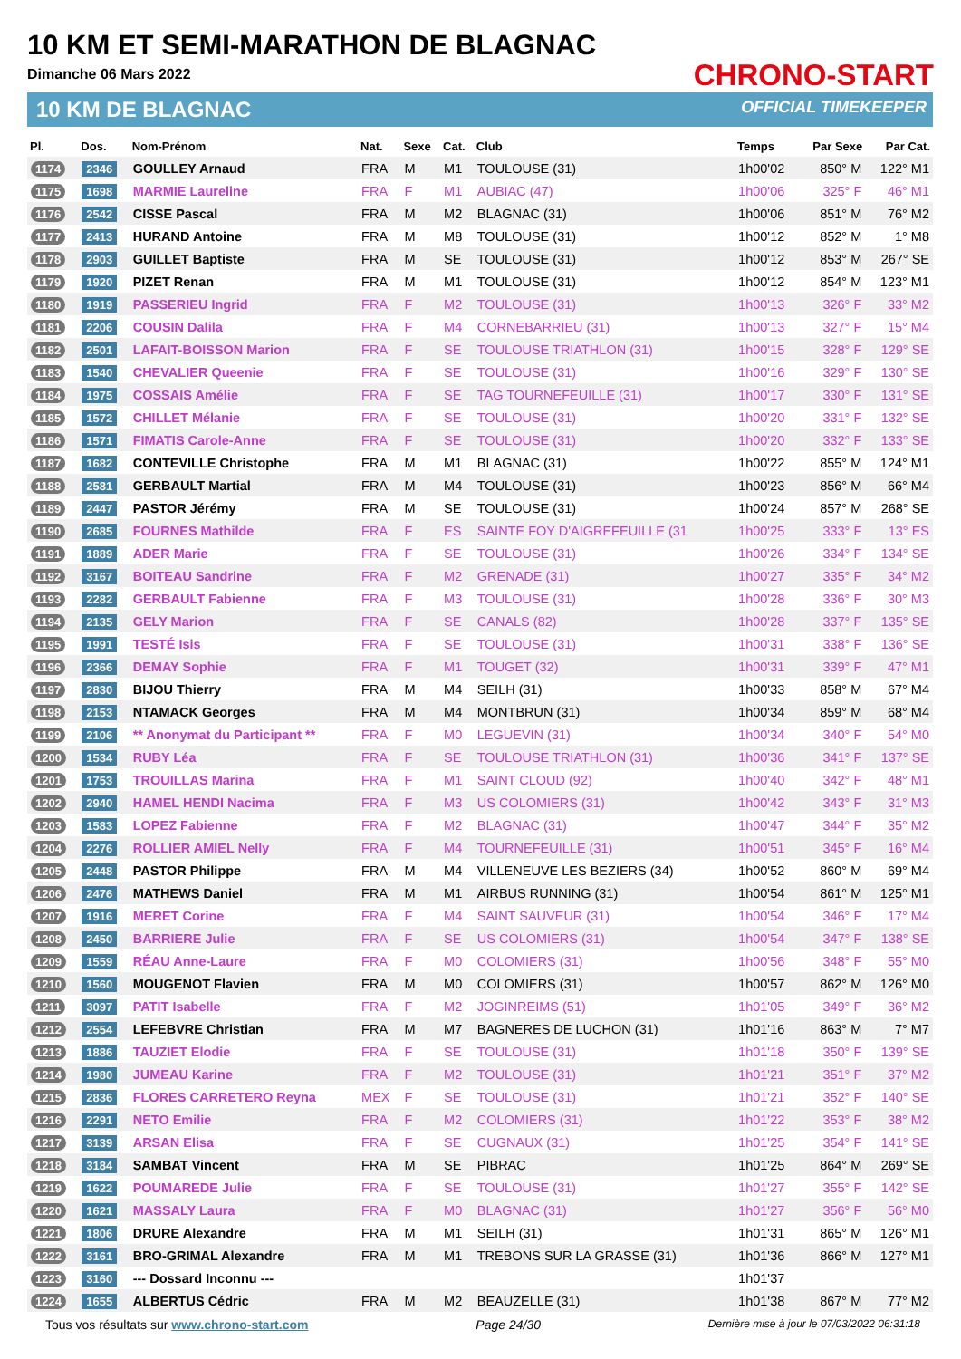10 KM ET SEMI-MARATHON DE BLAGNAC
Dimanche 06 Mars 2022
10 KM DE BLAGNAC
CHRONO-START
OFFICIAL TIMEKEEPER
| Pl. | Dos. | Nom-Prénom | Nat. | Sexe | Cat. | Club | Temps | Par Sexe | Par Cat. |
| --- | --- | --- | --- | --- | --- | --- | --- | --- | --- |
| 1174 | 2346 | GOULLEY Arnaud | FRA | M | M1 | TOULOUSE (31) | 1h00'02 | 850° M | 122° M1 |
| 1175 | 1698 | MARMIE Laureline | FRA | F | M1 | AUBIAC (47) | 1h00'06 | 325° F | 46° M1 |
| 1176 | 2542 | CISSE Pascal | FRA | M | M2 | BLAGNAC (31) | 1h00'06 | 851° M | 76° M2 |
| 1177 | 2413 | HURAND Antoine | FRA | M | M8 | TOULOUSE (31) | 1h00'12 | 852° M | 1° M8 |
| 1178 | 2903 | GUILLET Baptiste | FRA | M | SE | TOULOUSE (31) | 1h00'12 | 853° M | 267° SE |
| 1179 | 1920 | PIZET Renan | FRA | M | M1 | TOULOUSE (31) | 1h00'12 | 854° M | 123° M1 |
| 1180 | 1919 | PASSERIEU Ingrid | FRA | F | M2 | TOULOUSE (31) | 1h00'13 | 326° F | 33° M2 |
| 1181 | 2206 | COUSIN Dalila | FRA | F | M4 | CORNEBARRIEU (31) | 1h00'13 | 327° F | 15° M4 |
| 1182 | 2501 | LAFAIT-BOISSON Marion | FRA | F | SE | TOULOUSE TRIATHLON (31) | 1h00'15 | 328° F | 129° SE |
| 1183 | 1540 | CHEVALIER Queenie | FRA | F | SE | TOULOUSE (31) | 1h00'16 | 329° F | 130° SE |
| 1184 | 1975 | COSSAIS Amélie | FRA | F | SE | TAG TOURNEFEUILLE (31) | 1h00'17 | 330° F | 131° SE |
| 1185 | 1572 | CHILLET Mélanie | FRA | F | SE | TOULOUSE (31) | 1h00'20 | 331° F | 132° SE |
| 1186 | 1571 | FIMATIS Carole-Anne | FRA | F | SE | TOULOUSE (31) | 1h00'20 | 332° F | 133° SE |
| 1187 | 1682 | CONTEVILLE Christophe | FRA | M | M1 | BLAGNAC (31) | 1h00'22 | 855° M | 124° M1 |
| 1188 | 2581 | GERBAULT Martial | FRA | M | M4 | TOULOUSE (31) | 1h00'23 | 856° M | 66° M4 |
| 1189 | 2447 | PASTOR Jérémy | FRA | M | SE | TOULOUSE (31) | 1h00'24 | 857° M | 268° SE |
| 1190 | 2685 | FOURNES Mathilde | FRA | F | ES | SAINTE FOY D'AIGREFEUILLE (31 | 1h00'25 | 333° F | 13° ES |
| 1191 | 1889 | ADER Marie | FRA | F | SE | TOULOUSE (31) | 1h00'26 | 334° F | 134° SE |
| 1192 | 3167 | BOITEAU Sandrine | FRA | F | M2 | GRENADE (31) | 1h00'27 | 335° F | 34° M2 |
| 1193 | 2282 | GERBAULT Fabienne | FRA | F | M3 | TOULOUSE (31) | 1h00'28 | 336° F | 30° M3 |
| 1194 | 2135 | GELY Marion | FRA | F | SE | CANALS (82) | 1h00'28 | 337° F | 135° SE |
| 1195 | 1991 | TESTÉ Isis | FRA | F | SE | TOULOUSE (31) | 1h00'31 | 338° F | 136° SE |
| 1196 | 2366 | DEMAY Sophie | FRA | F | M1 | TOUGET (32) | 1h00'31 | 339° F | 47° M1 |
| 1197 | 2830 | BIJOU Thierry | FRA | M | M4 | SEILH (31) | 1h00'33 | 858° M | 67° M4 |
| 1198 | 2153 | NTAMACK Georges | FRA | M | M4 | MONTBRUN (31) | 1h00'34 | 859° M | 68° M4 |
| 1199 | 2106 | ** Anonymat du Participant ** | FRA | F | M0 | LEGUEVIN (31) | 1h00'34 | 340° F | 54° M0 |
| 1200 | 1534 | RUBY Léa | FRA | F | SE | TOULOUSE TRIATHLON (31) | 1h00'36 | 341° F | 137° SE |
| 1201 | 1753 | TROUILLAS Marina | FRA | F | M1 | SAINT CLOUD (92) | 1h00'40 | 342° F | 48° M1 |
| 1202 | 2940 | HAMEL HENDI Nacima | FRA | F | M3 | US COLOMIERS (31) | 1h00'42 | 343° F | 31° M3 |
| 1203 | 1583 | LOPEZ Fabienne | FRA | F | M2 | BLAGNAC (31) | 1h00'47 | 344° F | 35° M2 |
| 1204 | 2276 | ROLLIER AMIEL Nelly | FRA | F | M4 | TOURNEFEUILLE (31) | 1h00'51 | 345° F | 16° M4 |
| 1205 | 2448 | PASTOR Philippe | FRA | M | M4 | VILLENEUVE LES BEZIERS (34) | 1h00'52 | 860° M | 69° M4 |
| 1206 | 2476 | MATHEWS Daniel | FRA | M | M1 | AIRBUS RUNNING (31) | 1h00'54 | 861° M | 125° M1 |
| 1207 | 1916 | MERET Corine | FRA | F | M4 | SAINT SAUVEUR (31) | 1h00'54 | 346° F | 17° M4 |
| 1208 | 2450 | BARRIERE Julie | FRA | F | SE | US COLOMIERS (31) | 1h00'54 | 347° F | 138° SE |
| 1209 | 1559 | RÉAU Anne-Laure | FRA | F | M0 | COLOMIERS (31) | 1h00'56 | 348° F | 55° M0 |
| 1210 | 1560 | MOUGENOT Flavien | FRA | M | M0 | COLOMIERS (31) | 1h00'57 | 862° M | 126° M0 |
| 1211 | 3097 | PATIT Isabelle | FRA | F | M2 | JOGINREIMS (51) | 1h01'05 | 349° F | 36° M2 |
| 1212 | 2554 | LEFEBVRE Christian | FRA | M | M7 | BAGNERES DE LUCHON (31) | 1h01'16 | 863° M | 7° M7 |
| 1213 | 1886 | TAUZIET Elodie | FRA | F | SE | TOULOUSE (31) | 1h01'18 | 350° F | 139° SE |
| 1214 | 1980 | JUMEAU Karine | FRA | F | M2 | TOULOUSE (31) | 1h01'21 | 351° F | 37° M2 |
| 1215 | 2836 | FLORES CARRETERO Reyna | MEX | F | SE | TOULOUSE (31) | 1h01'21 | 352° F | 140° SE |
| 1216 | 2291 | NETO Emilie | FRA | F | M2 | COLOMIERS (31) | 1h01'22 | 353° F | 38° M2 |
| 1217 | 3139 | ARSAN Elisa | FRA | F | SE | CUGNAUX (31) | 1h01'25 | 354° F | 141° SE |
| 1218 | 3184 | SAMBAT Vincent | FRA | M | SE | PIBRAC | 1h01'25 | 864° M | 269° SE |
| 1219 | 1622 | POUMAREDE Julie | FRA | F | SE | TOULOUSE (31) | 1h01'27 | 355° F | 142° SE |
| 1220 | 1621 | MASSALY Laura | FRA | F | M0 | BLAGNAC (31) | 1h01'27 | 356° F | 56° M0 |
| 1221 | 1806 | DRURE Alexandre | FRA | M | M1 | SEILH (31) | 1h01'31 | 865° M | 126° M1 |
| 1222 | 3161 | BRO-GRIMAL Alexandre | FRA | M | M1 | TREBONS SUR LA GRASSE (31) | 1h01'36 | 866° M | 127° M1 |
| 1223 | 3160 | --- Dossard Inconnu --- | | | | | 1h01'37 | | |
| 1224 | 1655 | ALBERTUS Cédric | FRA | M | M2 | BEAUZELLE (31) | 1h01'38 | 867° M | 77° M2 |
Tous vos résultats sur www.chrono-start.com Page 24/30 Dernière mise à jour le 07/03/2022 06:31:18